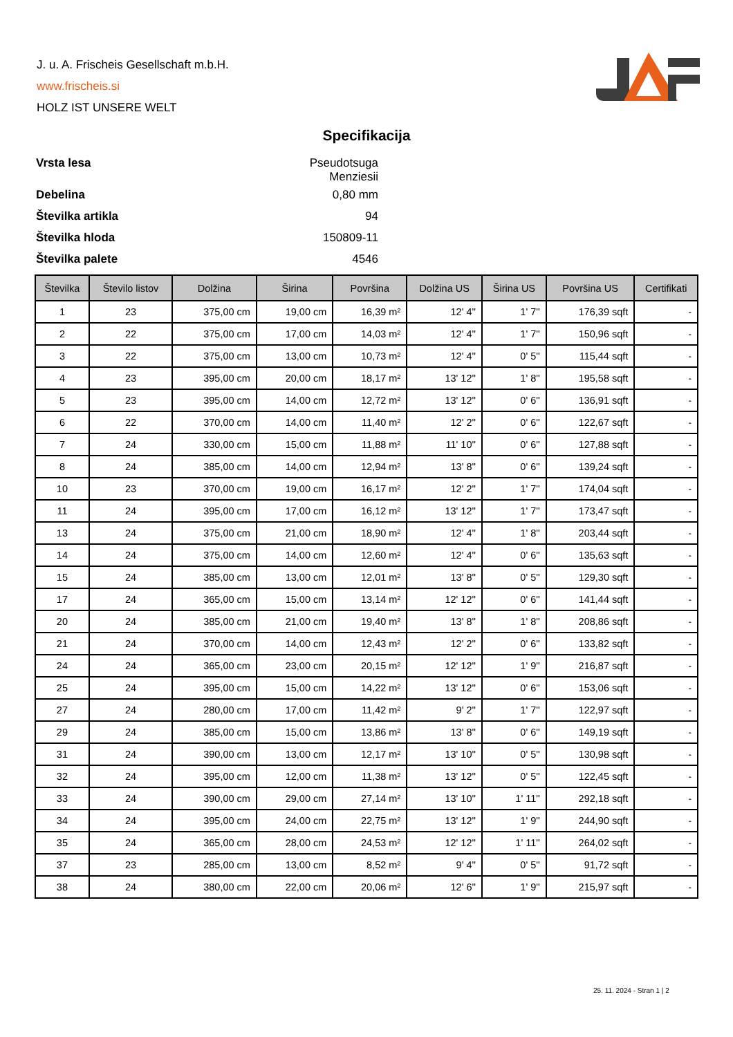J. u. A. Frischeis Gesellschaft m.b.H.
www.frischeis.si
HOLZ IST UNSERE WELT
Specifikacija
| Vrsta lesa | Pseudotsuga Menziesii |
| Debelina | 0,80 mm |
| Številka artikla | 94 |
| Številka hloda | 150809-11 |
| Številka palete | 4546 |
| Številka | Število listov | Dolžina | Širina | Površina | Dolžina US | Širina US | Površina US | Certifikati |
| --- | --- | --- | --- | --- | --- | --- | --- | --- |
| 1 | 23 | 375,00 cm | 19,00 cm | 16,39 m² | 12' 4'' | 1' 7'' | 176,39 sqft | - |
| 2 | 22 | 375,00 cm | 17,00 cm | 14,03 m² | 12' 4'' | 1' 7'' | 150,96 sqft | - |
| 3 | 22 | 375,00 cm | 13,00 cm | 10,73 m² | 12' 4'' | 0' 5'' | 115,44 sqft | - |
| 4 | 23 | 395,00 cm | 20,00 cm | 18,17 m² | 13' 12'' | 1' 8'' | 195,58 sqft | - |
| 5 | 23 | 395,00 cm | 14,00 cm | 12,72 m² | 13' 12'' | 0' 6'' | 136,91 sqft | - |
| 6 | 22 | 370,00 cm | 14,00 cm | 11,40 m² | 12' 2'' | 0' 6'' | 122,67 sqft | - |
| 7 | 24 | 330,00 cm | 15,00 cm | 11,88 m² | 11' 10'' | 0' 6'' | 127,88 sqft | - |
| 8 | 24 | 385,00 cm | 14,00 cm | 12,94 m² | 13' 8'' | 0' 6'' | 139,24 sqft | - |
| 10 | 23 | 370,00 cm | 19,00 cm | 16,17 m² | 12' 2'' | 1' 7'' | 174,04 sqft | - |
| 11 | 24 | 395,00 cm | 17,00 cm | 16,12 m² | 13' 12'' | 1' 7'' | 173,47 sqft | - |
| 13 | 24 | 375,00 cm | 21,00 cm | 18,90 m² | 12' 4'' | 1' 8'' | 203,44 sqft | - |
| 14 | 24 | 375,00 cm | 14,00 cm | 12,60 m² | 12' 4'' | 0' 6'' | 135,63 sqft | - |
| 15 | 24 | 385,00 cm | 13,00 cm | 12,01 m² | 13' 8'' | 0' 5'' | 129,30 sqft | - |
| 17 | 24 | 365,00 cm | 15,00 cm | 13,14 m² | 12' 12'' | 0' 6'' | 141,44 sqft | - |
| 20 | 24 | 385,00 cm | 21,00 cm | 19,40 m² | 13' 8'' | 1' 8'' | 208,86 sqft | - |
| 21 | 24 | 370,00 cm | 14,00 cm | 12,43 m² | 12' 2'' | 0' 6'' | 133,82 sqft | - |
| 24 | 24 | 365,00 cm | 23,00 cm | 20,15 m² | 12' 12'' | 1' 9'' | 216,87 sqft | - |
| 25 | 24 | 395,00 cm | 15,00 cm | 14,22 m² | 13' 12'' | 0' 6'' | 153,06 sqft | - |
| 27 | 24 | 280,00 cm | 17,00 cm | 11,42 m² | 9' 2'' | 1' 7'' | 122,97 sqft | - |
| 29 | 24 | 385,00 cm | 15,00 cm | 13,86 m² | 13' 8'' | 0' 6'' | 149,19 sqft | - |
| 31 | 24 | 390,00 cm | 13,00 cm | 12,17 m² | 13' 10'' | 0' 5'' | 130,98 sqft | - |
| 32 | 24 | 395,00 cm | 12,00 cm | 11,38 m² | 13' 12'' | 0' 5'' | 122,45 sqft | - |
| 33 | 24 | 390,00 cm | 29,00 cm | 27,14 m² | 13' 10'' | 1' 11'' | 292,18 sqft | - |
| 34 | 24 | 395,00 cm | 24,00 cm | 22,75 m² | 13' 12'' | 1' 9'' | 244,90 sqft | - |
| 35 | 24 | 365,00 cm | 28,00 cm | 24,53 m² | 12' 12'' | 1' 11'' | 264,02 sqft | - |
| 37 | 23 | 285,00 cm | 13,00 cm | 8,52 m² | 9' 4'' | 0' 5'' | 91,72 sqft | - |
| 38 | 24 | 380,00 cm | 22,00 cm | 20,06 m² | 12' 6'' | 1' 9'' | 215,97 sqft | - |
25. 11. 2024 - Stran 1 | 2